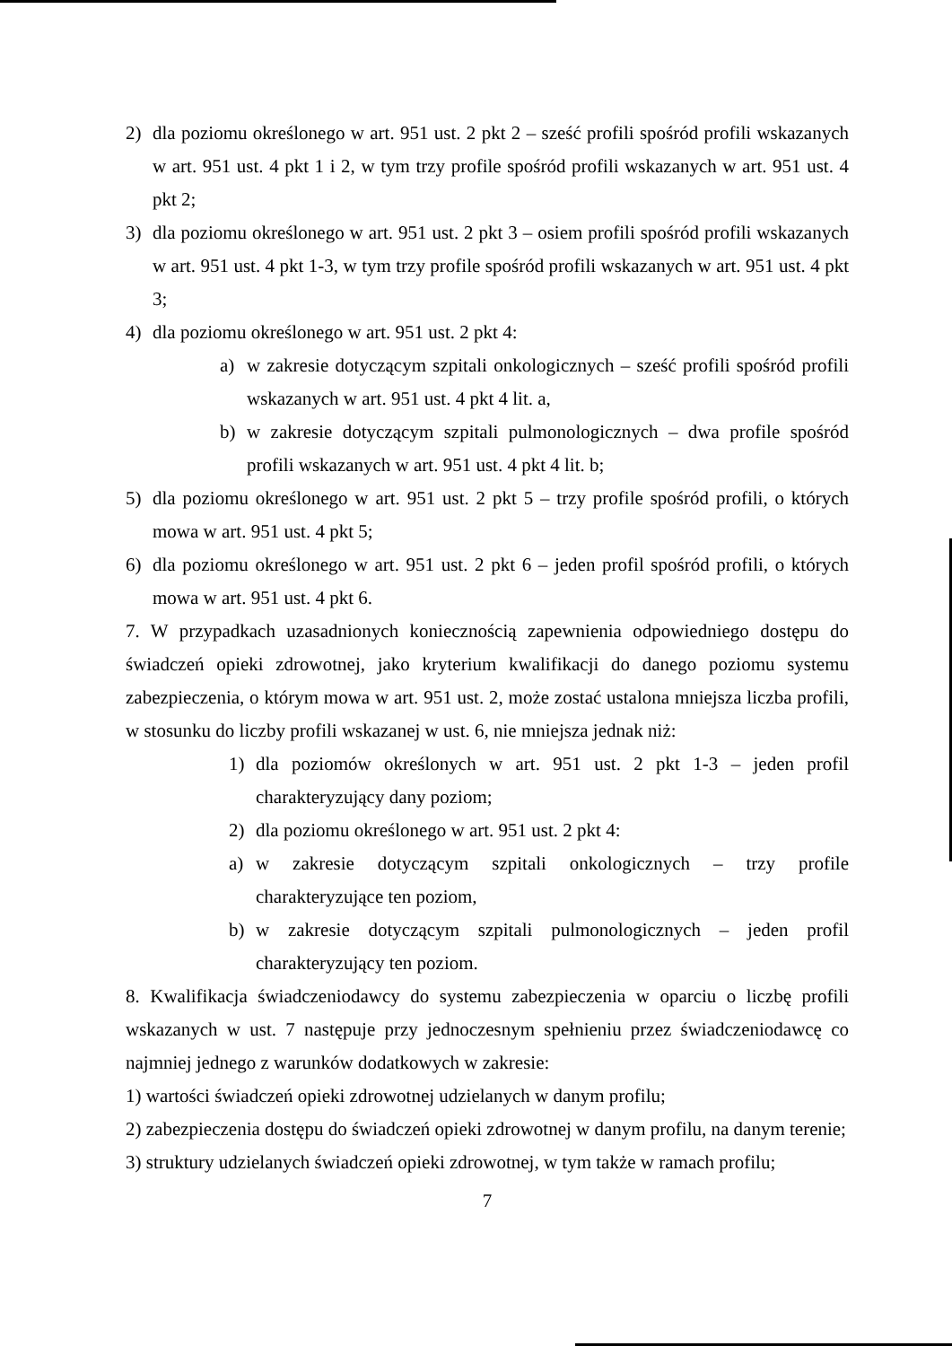2) dla poziomu określonego w art. 951 ust. 2 pkt 2 – sześć profili spośród profili wskazanych w art. 951 ust. 4 pkt 1 i 2, w tym trzy profile spośród profili wskazanych w art. 951 ust. 4 pkt 2;
3) dla poziomu określonego w art. 951 ust. 2 pkt 3 – osiem profili spośród profili wskazanych w art. 951 ust. 4 pkt 1-3, w tym trzy profile spośród profili wskazanych w art. 951 ust. 4 pkt 3;
4) dla poziomu określonego w art. 951 ust. 2 pkt 4:
a) w zakresie dotyczącym szpitali onkologicznych – sześć profili spośród profili wskazanych w art. 951 ust. 4 pkt 4 lit. a,
b) w zakresie dotyczącym szpitali pulmonologicznych – dwa profile spośród profili wskazanych w art. 951 ust. 4 pkt 4 lit. b;
5) dla poziomu określonego w art. 951 ust. 2 pkt 5 – trzy profile spośród profili, o których mowa w art. 951 ust. 4 pkt 5;
6) dla poziomu określonego w art. 951 ust. 2 pkt 6 – jeden profil spośród profili, o których mowa w art. 951 ust. 4 pkt 6.
7. W przypadkach uzasadnionych koniecznością zapewnienia odpowiedniego dostępu do świadczeń opieki zdrowotnej, jako kryterium kwalifikacji do danego poziomu systemu zabezpieczenia, o którym mowa w art. 951 ust. 2, może zostać ustalona mniejsza liczba profili, w stosunku do liczby profili wskazanej w ust. 6, nie mniejsza jednak niż:
1) dla poziomów określonych w art. 951 ust. 2 pkt 1-3 – jeden profil charakteryzujący dany poziom;
2) dla poziomu określonego w art. 951 ust. 2 pkt 4:
a) w zakresie dotyczącym szpitali onkologicznych – trzy profile charakteryzujące ten poziom,
b) w zakresie dotyczącym szpitali pulmonologicznych – jeden profil charakteryzujący ten poziom.
8. Kwalifikacja świadczeniodawcy do systemu zabezpieczenia w oparciu o liczbę profili wskazanych w ust. 7 następuje przy jednoczesnym spełnieniu przez świadczeniodawcę co najmniej jednego z warunków dodatkowych w zakresie:
1) wartości świadczeń opieki zdrowotnej udzielanych w danym profilu;
2) zabezpieczenia dostępu do świadczeń opieki zdrowotnej w danym profilu, na danym terenie;
3) struktury udzielanych świadczeń opieki zdrowotnej, w tym także w ramach profilu;
7